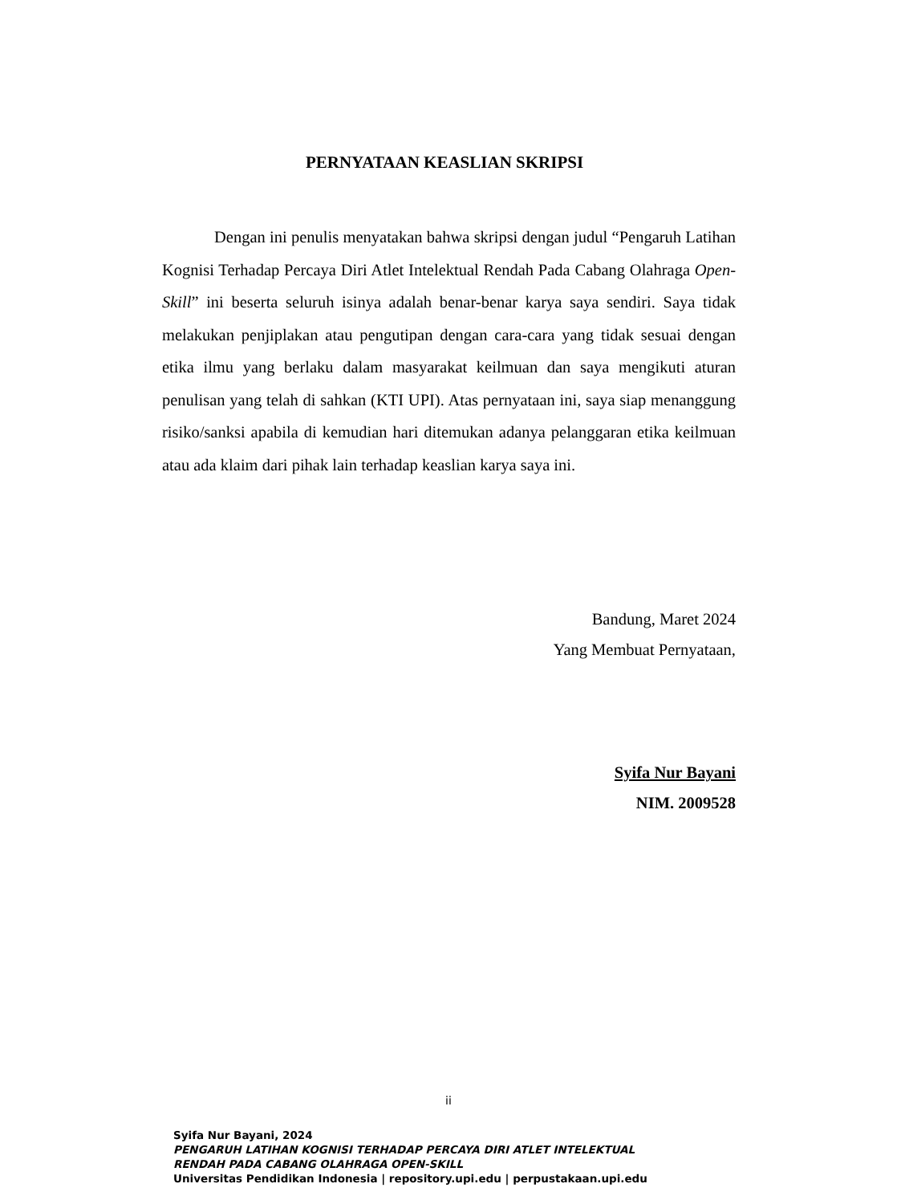PERNYATAAN KEASLIAN SKRIPSI
Dengan ini penulis menyatakan bahwa skripsi dengan judul “Pengaruh Latihan Kognisi Terhadap Percaya Diri Atlet Intelektual Rendah Pada Cabang Olahraga Open-Skill” ini beserta seluruh isinya adalah benar-benar karya saya sendiri. Saya tidak melakukan penjiplakan atau pengutipan dengan cara-cara yang tidak sesuai dengan etika ilmu yang berlaku dalam masyarakat keilmuan dan saya mengikuti aturan penulisan yang telah di sahkan (KTI UPI). Atas pernyataan ini, saya siap menanggung risiko/sanksi apabila di kemudian hari ditemukan adanya pelanggaran etika keilmuan atau ada klaim dari pihak lain terhadap keaslian karya saya ini.
Bandung, Maret 2024
Yang Membuat Pernyataan,
Syifa Nur Bayani
NIM. 2009528
ii
Syifa Nur Bayani, 2024
PENGARUH LATIHAN KOGNISI TERHADAP PERCAYA DIRI ATLET INTELEKTUAL
RENDAH PADA CABANG OLAHRAGA OPEN-SKILL
Universitas Pendidikan Indonesia | repository.upi.edu | perpustakaan.upi.edu